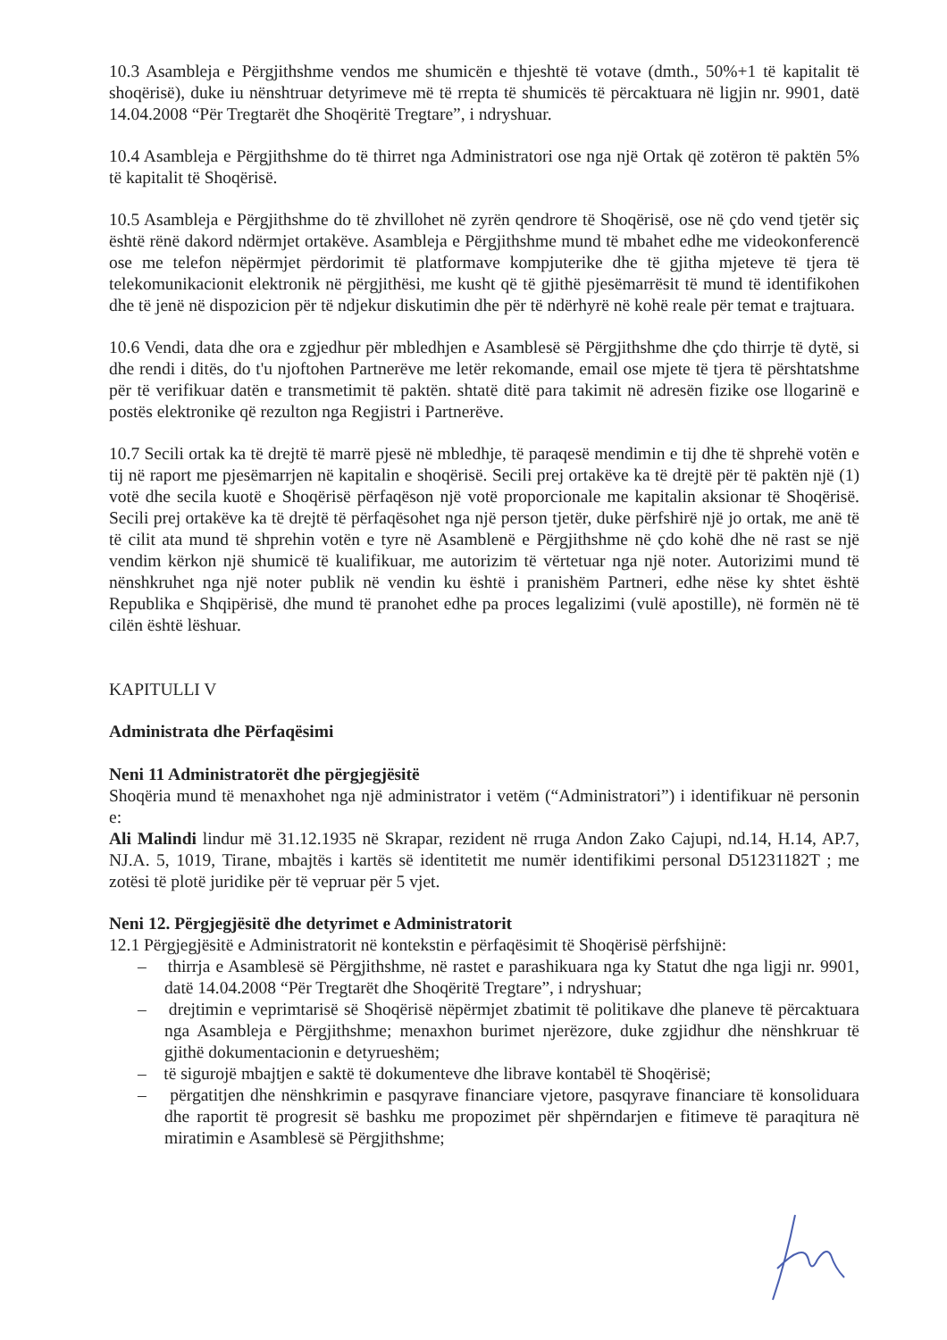10.3 Asambleja e Përgjithshme vendos me shumicën e thjeshtë të votave (dmth., 50%+1 të kapitalit të shoqërisë), duke iu nënshtruar detyrimeve më të rrepta të shumicës të përcaktuara në ligjin nr. 9901, datë 14.04.2008 “Për Tregtarët dhe Shoqëritë Tregtare”, i ndryshuar.
10.4 Asambleja e Përgjithshme do të thirret nga Administratori ose nga një Ortak që zotëron të paktën 5% të kapitalit të Shoqërisë.
10.5 Asambleja e Përgjithshme do të zhvillohet në zyrën qendrore të Shoqërisë, ose në çdo vend tjetër siç është rënë dakord ndërmjet ortakëve. Asambleja e Përgjithshme mund të mbahet edhe me videokonferencë ose me telefon nëpërmjet përdorimit të platformave kompjuterike dhe të gjitha mjeteve të tjera të telekomunikacionit elektronik në përgjithësi, me kusht që të gjithë pjesëmarrësit të mund të identifikohen dhe të jenë në dispozicion për të ndjekur diskutimin dhe për të ndërhyrë në kohë reale për temat e trajtuara.
10.6 Vendi, data dhe ora e zgjedhur për mbledhjen e Asamblesë së Përgjithshme dhe çdo thirrje të dytë, si dhe rendi i ditës, do t'u njoftohen Partnerëve me letër rekomande, email ose mjete të tjera të përshtatshme për të verifikuar datën e transmetimit të paktën. shtatë ditë para takimit në adresën fizike ose llogarinë e postës elektronike që rezulton nga Regjistri i Partnerëve.
10.7 Secili ortak ka të drejtë të marrë pjesë në mbledhje, të paraqesë mendimin e tij dhe të shprehë votën e tij në raport me pjesëmarrjen në kapitalin e shoqërisë. Secili prej ortakëve ka të drejtë për të paktën një (1) votë dhe secila kuotë e Shoqërisë përfaqëson një votë proporcionale me kapitalin aksionar të Shoqërisë. Secili prej ortakëve ka të drejtë të përfaqësohet nga një person tjetër, duke përfshirë një jo ortak, me anë të të cilit ata mund të shprehin votën e tyre në Asamblenë e Përgjithshme në çdo kohë dhe në rast se një vendim kërkon një shumicë të kualifikuar, me autorizim të vërtetuar nga një noter. Autorizimi mund të nënshkruhet nga një noter publik në vendin ku është i pranishëm Partneri, edhe nëse ky shtet është Republika e Shqipërisë, dhe mund të pranohet edhe pa proces legalizimi (vulë apostille), në formën në të cilën është lëshuar.
KAPITULLI V
Administrata dhe Përfaqësimi
Neni 11 Administratorët dhe përgjegjësitë
Shoqëria mund të menaxhohet nga një administrator i vetëm (“Administratori”) i identifikuar në personin e:
Ali Malindi lindur më 31.12.1935 në Skrapar, rezident në rruga Andon Zako Cajupi, nd.14, H.14, AP.7, NJ.A. 5, 1019, Tirane, mbajtës i kartës së identitetit me numër identifikimi personal D51231182T ; me zotësi të plotë juridike për të vepruar për 5 vjet.
Neni 12. Përgjegjësitë dhe detyrimet e Administratorit
12.1 Përgjegjësitë e Administratorit në kontekstin e përfaqësimit të Shoqërisë përfshijnë:
– thirrja e Asamblesë së Përgjithshme, në rastet e parashikuara nga ky Statut dhe nga ligji nr. 9901, datë 14.04.2008 “Për Tregtarët dhe Shoqëritë Tregtare”, i ndryshuar;
– drejtimin e veprimtarisë së Shoqërisë nëpërmjet zbatimit të politikave dhe planeve të përcaktuara nga Asambleja e Përgjithshme; menaxhon burimet njerëzore, duke zgjidhur dhe nënshkruar të gjithë dokumentacionin e detyrueshëm;
– të sigurojë mbajtjen e saktë të dokumenteve dhe librave kontabël të Shoqërisë;
– përgatitjen dhe nënshkrimin e pasqyrave financiare vjetore, pasqyrave financiare të konsoliduara dhe raportit të progresit së bashku me propozimet për shpërndarjen e fitimeve të paraqitura në miratimin e Asamblesë së Përgjithshme;